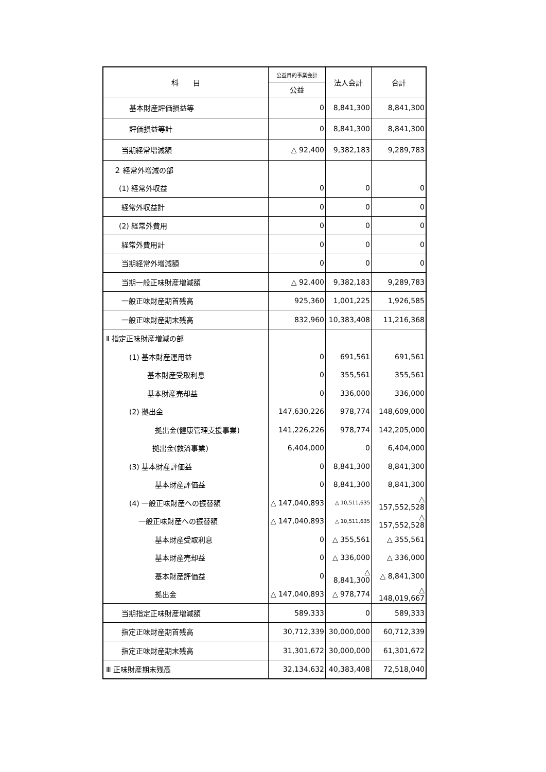| 科 目 | 公益目的事業会計 | 法人会計 | 合計 |
| --- | --- | --- | --- |
| | 公益 | | |
| 基本財産評価損益等 | 0 | 8,841,300 | 8,841,300 |
| 評価損益等計 | 0 | 8,841,300 | 8,841,300 |
| 当期経常増減額 | △ 92,400 | 9,382,183 | 9,289,783 |
| ２ 経常外増減の部 | | | |
| (1) 経常外収益 | 0 | 0 | 0 |
| 経常外収益計 | 0 | 0 | 0 |
| (2) 経常外費用 | 0 | 0 | 0 |
| 経常外費用計 | 0 | 0 | 0 |
| 当期経常外増減額 | 0 | 0 | 0 |
| 当期一般正味財産増減額 | △ 92,400 | 9,382,183 | 9,289,783 |
| 一般正味財産期首残高 | 925,360 | 1,001,225 | 1,926,585 |
| 一般正味財産期末残高 | 832,960 | 10,383,408 | 11,216,368 |
| Ⅱ 指定正味財産増減の部 | | | |
| (1) 基本財産運用益 | 0 | 691,561 | 691,561 |
| 基本財産受取利息 | 0 | 355,561 | 355,561 |
| 基本財産売却益 | 0 | 336,000 | 336,000 |
| (2) 拠出金 | 147,630,226 | 978,774 | 148,609,000 |
| 拠出金(健康管理支援事業) | 141,226,226 | 978,774 | 142,205,000 |
| 拠出金(救済事業) | 6,404,000 | 0 | 6,404,000 |
| (3) 基本財産評価益 | 0 | 8,841,300 | 8,841,300 |
| 基本財産評価益 | 0 | 8,841,300 | 8,841,300 |
| (4) 一般正味財産への振替額 | △ 147,040,893 | △ 10,511,635 | △ 157,552,528 |
| 一般正味財産への振替額 | △ 147,040,893 | △ 10,511,635 | △ 157,552,528 |
| 基本財産受取利息 | 0 | △ 355,561 | △ 355,561 |
| 基本財産売却益 | 0 | △ 336,000 | △ 336,000 |
| 基本財産評価益 | 0 | △ 8,841,300 | △ 8,841,300 |
| 拠出金 | △ 147,040,893 | △ 978,774 | △ 148,019,667 |
| 当期指定正味財産増減額 | 589,333 | 0 | 589,333 |
| 指定正味財産期首残高 | 30,712,339 | 30,000,000 | 60,712,339 |
| 指定正味財産期末残高 | 31,301,672 | 30,000,000 | 61,301,672 |
| Ⅲ 正味財産期末残高 | 32,134,632 | 40,383,408 | 72,518,040 |